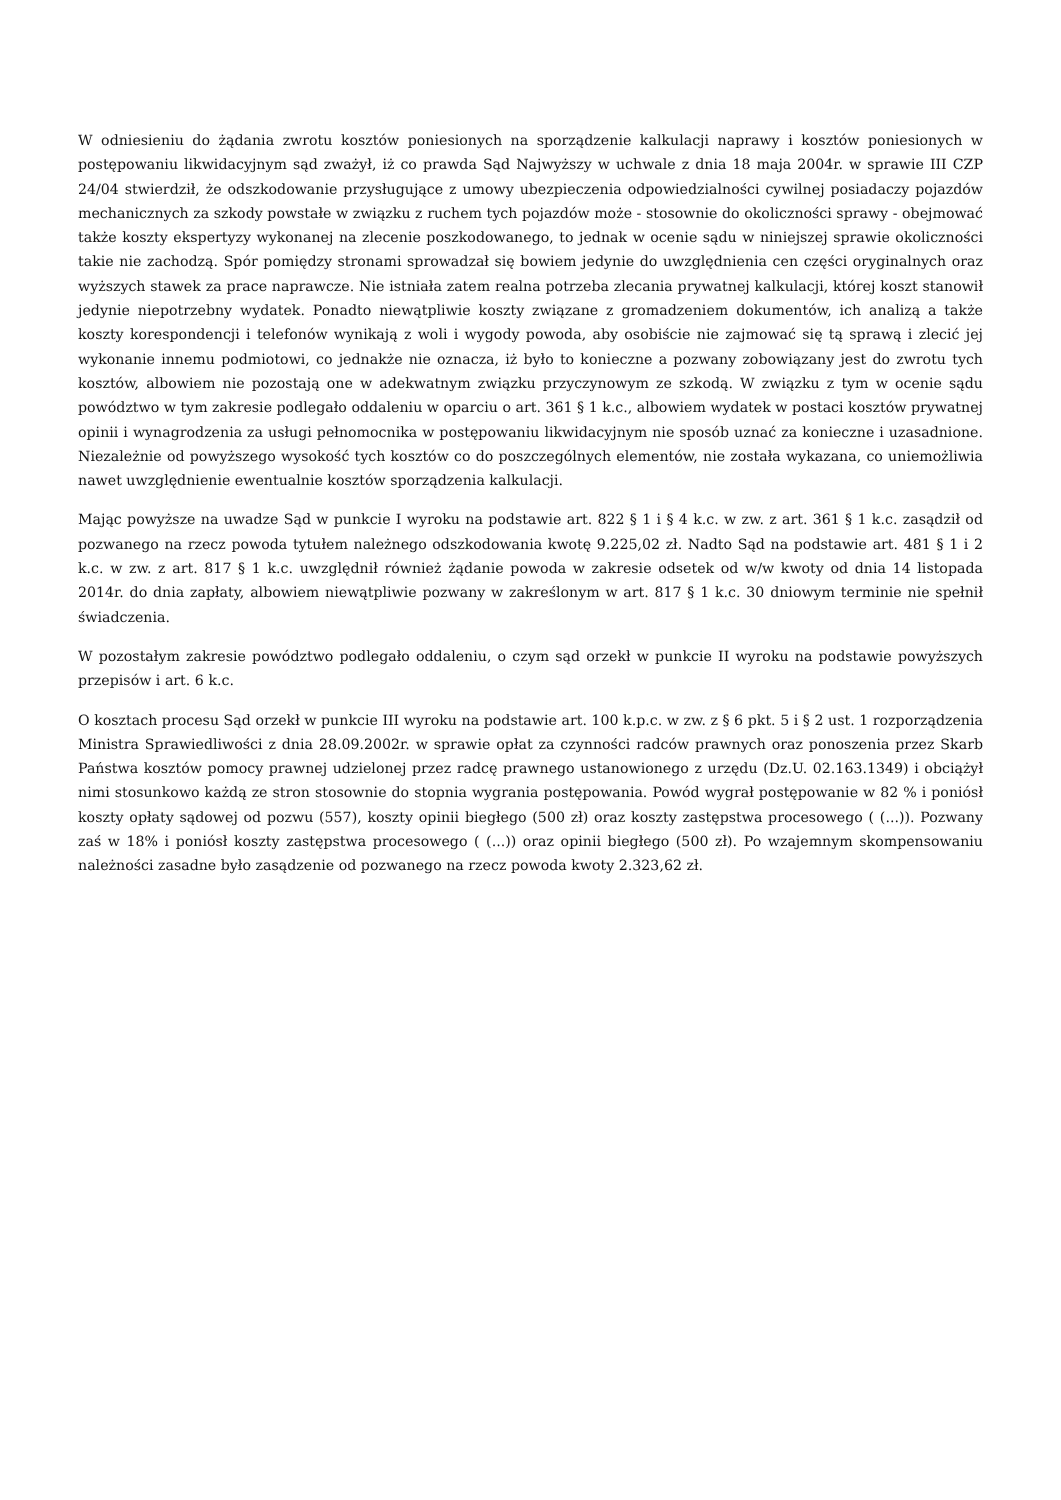W odniesieniu do żądania zwrotu kosztów poniesionych na sporządzenie kalkulacji naprawy i kosztów poniesionych w postępowaniu likwidacyjnym sąd zważył, iż co prawda Sąd Najwyższy w uchwale z dnia 18 maja 2004r. w sprawie III CZP 24/04 stwierdził, że odszkodowanie przysługujące z umowy ubezpieczenia odpowiedzialności cywilnej posiadaczy pojazdów mechanicznych za szkody powstałe w związku z ruchem tych pojazdów może - stosownie do okoliczności sprawy - obejmować także koszty ekspertyzy wykonanej na zlecenie poszkodowanego, to jednak w ocenie sądu w niniejszej sprawie okoliczności takie nie zachodzą. Spór pomiędzy stronami sprowadzał się bowiem jedynie do uwzględnienia cen części oryginalnych oraz wyższych stawek za prace naprawcze. Nie istniała zatem realna potrzeba zlecania prywatnej kalkulacji, której koszt stanowił jedynie niepotrzebny wydatek. Ponadto niewątpliwie koszty związane z gromadzeniem dokumentów, ich analizą a także koszty korespondencji i telefonów wynikają z woli i wygody powoda, aby osobiście nie zajmować się tą sprawą i zlecić jej wykonanie innemu podmiotowi, co jednakże nie oznacza, iż było to konieczne a pozwany zobowiązany jest do zwrotu tych kosztów, albowiem nie pozostają one w adekwatnym związku przyczynowym ze szkodą. W związku z tym w ocenie sądu powództwo w tym zakresie podlegało oddaleniu w oparciu o art. 361 § 1 k.c., albowiem wydatek w postaci kosztów prywatnej opinii i wynagrodzenia za usługi pełnomocnika w postępowaniu likwidacyjnym nie sposób uznać za konieczne i uzasadnione. Niezależnie od powyższego wysokość tych kosztów co do poszczególnych elementów, nie została wykazana, co uniemożliwia nawet uwzględnienie ewentualnie kosztów sporządzenia kalkulacji.
Mając powyższe na uwadze Sąd w punkcie I wyroku na podstawie art. 822 § 1 i § 4 k.c. w zw. z art. 361 § 1 k.c. zasądził od pozwanego na rzecz powoda tytułem należnego odszkodowania kwotę 9.225,02 zł. Nadto Sąd na podstawie art. 481 § 1 i 2 k.c. w zw. z art. 817 § 1 k.c. uwzględnił również żądanie powoda w zakresie odsetek od w/w kwoty od dnia 14 listopada 2014r. do dnia zapłaty, albowiem niewątpliwie pozwany w zakreślonym w art. 817 § 1 k.c. 30 dniowym terminie nie spełnił świadczenia.
W pozostałym zakresie powództwo podlegało oddaleniu, o czym sąd orzekł w punkcie II wyroku na podstawie powyższych przepisów i art. 6 k.c.
O kosztach procesu Sąd orzekł w punkcie III wyroku na podstawie art. 100 k.p.c. w zw. z § 6 pkt. 5 i § 2 ust. 1 rozporządzenia Ministra Sprawiedliwości z dnia 28.09.2002r. w sprawie opłat za czynności radców prawnych oraz ponoszenia przez Skarb Państwa kosztów pomocy prawnej udzielonej przez radcę prawnego ustanowionego z urzędu (Dz.U. 02.163.1349) i obciążył nimi stosunkowo każdą ze stron stosownie do stopnia wygrania postępowania. Powód wygrał postępowanie w 82 % i poniósł koszty opłaty sądowej od pozwu (557), koszty opinii biegłego (500 zł) oraz koszty zastępstwa procesowego ( (...)). Pozwany zaś w 18% i poniósł koszty zastępstwa procesowego ( (...)) oraz opinii biegłego (500 zł). Po wzajemnym skompensowaniu należności zasadne było zasądzenie od pozwanego na rzecz powoda kwoty 2.323,62 zł.